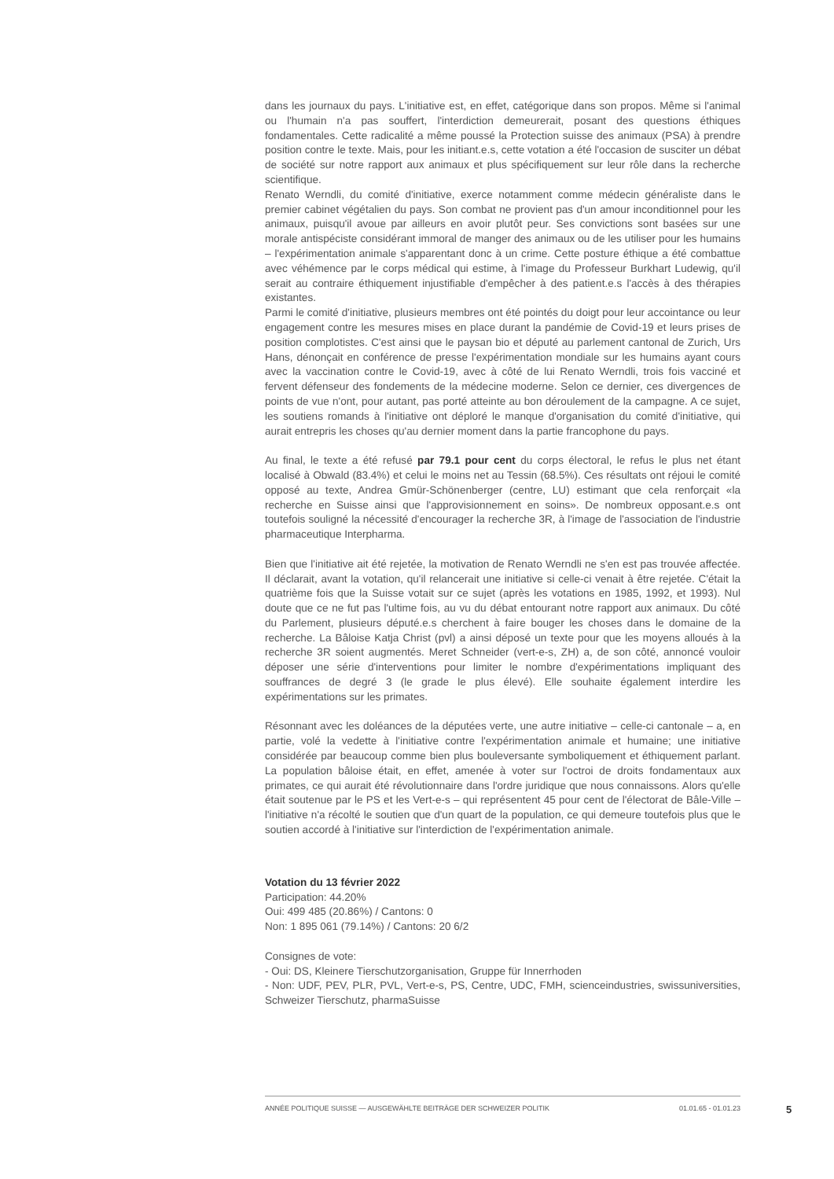dans les journaux du pays. L'initiative est, en effet, catégorique dans son propos. Même si l'animal ou l'humain n'a pas souffert, l'interdiction demeurerait, posant des questions éthiques fondamentales. Cette radicalité a même poussé la Protection suisse des animaux (PSA) à prendre position contre le texte. Mais, pour les initiant.e.s, cette votation a été l'occasion de susciter un débat de société sur notre rapport aux animaux et plus spécifiquement sur leur rôle dans la recherche scientifique.
Renato Werndli, du comité d'initiative, exerce notamment comme médecin généraliste dans le premier cabinet végétalien du pays. Son combat ne provient pas d'un amour inconditionnel pour les animaux, puisqu'il avoue par ailleurs en avoir plutôt peur. Ses convictions sont basées sur une morale antispéciste considérant immoral de manger des animaux ou de les utiliser pour les humains – l'expérimentation animale s'apparentant donc à un crime. Cette posture éthique a été combattue avec véhémence par le corps médical qui estime, à l'image du Professeur Burkhart Ludewig, qu'il serait au contraire éthiquement injustifiable d'empêcher à des patient.e.s l'accès à des thérapies existantes.
Parmi le comité d'initiative, plusieurs membres ont été pointés du doigt pour leur accointance ou leur engagement contre les mesures mises en place durant la pandémie de Covid-19 et leurs prises de position complotistes. C'est ainsi que le paysan bio et député au parlement cantonal de Zurich, Urs Hans, dénonçait en conférence de presse l'expérimentation mondiale sur les humains ayant cours avec la vaccination contre le Covid-19, avec à côté de lui Renato Werndli, trois fois vacciné et fervent défenseur des fondements de la médecine moderne. Selon ce dernier, ces divergences de points de vue n'ont, pour autant, pas porté atteinte au bon déroulement de la campagne. A ce sujet, les soutiens romands à l'initiative ont déploré le manque d'organisation du comité d'initiative, qui aurait entrepris les choses qu'au dernier moment dans la partie francophone du pays.
Au final, le texte a été refusé par 79.1 pour cent du corps électoral, le refus le plus net étant localisé à Obwald (83.4%) et celui le moins net au Tessin (68.5%). Ces résultats ont réjoui le comité opposé au texte, Andrea Gmür-Schönenberger (centre, LU) estimant que cela renforçait «la recherche en Suisse ainsi que l'approvisionnement en soins». De nombreux opposant.e.s ont toutefois souligné la nécessité d'encourager la recherche 3R, à l'image de l'association de l'industrie pharmaceutique Interpharma.
Bien que l'initiative ait été rejetée, la motivation de Renato Werndli ne s'en est pas trouvée affectée. Il déclarait, avant la votation, qu'il relancerait une initiative si celle-ci venait à être rejetée. C'était la quatrième fois que la Suisse votait sur ce sujet (après les votations en 1985, 1992, et 1993). Nul doute que ce ne fut pas l'ultime fois, au vu du débat entourant notre rapport aux animaux. Du côté du Parlement, plusieurs député.e.s cherchent à faire bouger les choses dans le domaine de la recherche. La Bâloise Katja Christ (pvl) a ainsi déposé un texte pour que les moyens alloués à la recherche 3R soient augmentés. Meret Schneider (vert-e-s, ZH) a, de son côté, annoncé vouloir déposer une série d'interventions pour limiter le nombre d'expérimentations impliquant des souffrances de degré 3 (le grade le plus élevé). Elle souhaite également interdire les expérimentations sur les primates.
Résonnant avec les doléances de la députées verte, une autre initiative – celle-ci cantonale – a, en partie, volé la vedette à l'initiative contre l'expérimentation animale et humaine; une initiative considérée par beaucoup comme bien plus bouleversante symboliquement et éthiquement parlant. La population bâloise était, en effet, amenée à voter sur l'octroi de droits fondamentaux aux primates, ce qui aurait été révolutionnaire dans l'ordre juridique que nous connaissons. Alors qu'elle était soutenue par le PS et les Vert-e-s – qui représentent 45 pour cent de l'électorat de Bâle-Ville – l'initiative n'a récolté le soutien que d'un quart de la population, ce qui demeure toutefois plus que le soutien accordé à l'initiative sur l'interdiction de l'expérimentation animale.
Votation du 13 février 2022
Participation: 44.20%
Oui: 499 485 (20.86%) / Cantons: 0
Non: 1 895 061 (79.14%) / Cantons: 20 6/2
Consignes de vote:
- Oui: DS, Kleinere Tierschutzorganisation, Gruppe für Innerrhoden
- Non: UDF, PEV, PLR, PVL, Vert-e-s, PS, Centre, UDC, FMH, scienceindustries, swissuniversities, Schweizer Tierschutz, pharmaSuisse
ANNÉE POLITIQUE SUISSE — AUSGEWÄHLTE BEITRÄGE DER SCHWEIZER POLITIK 01.01.65 - 01.01.23
5